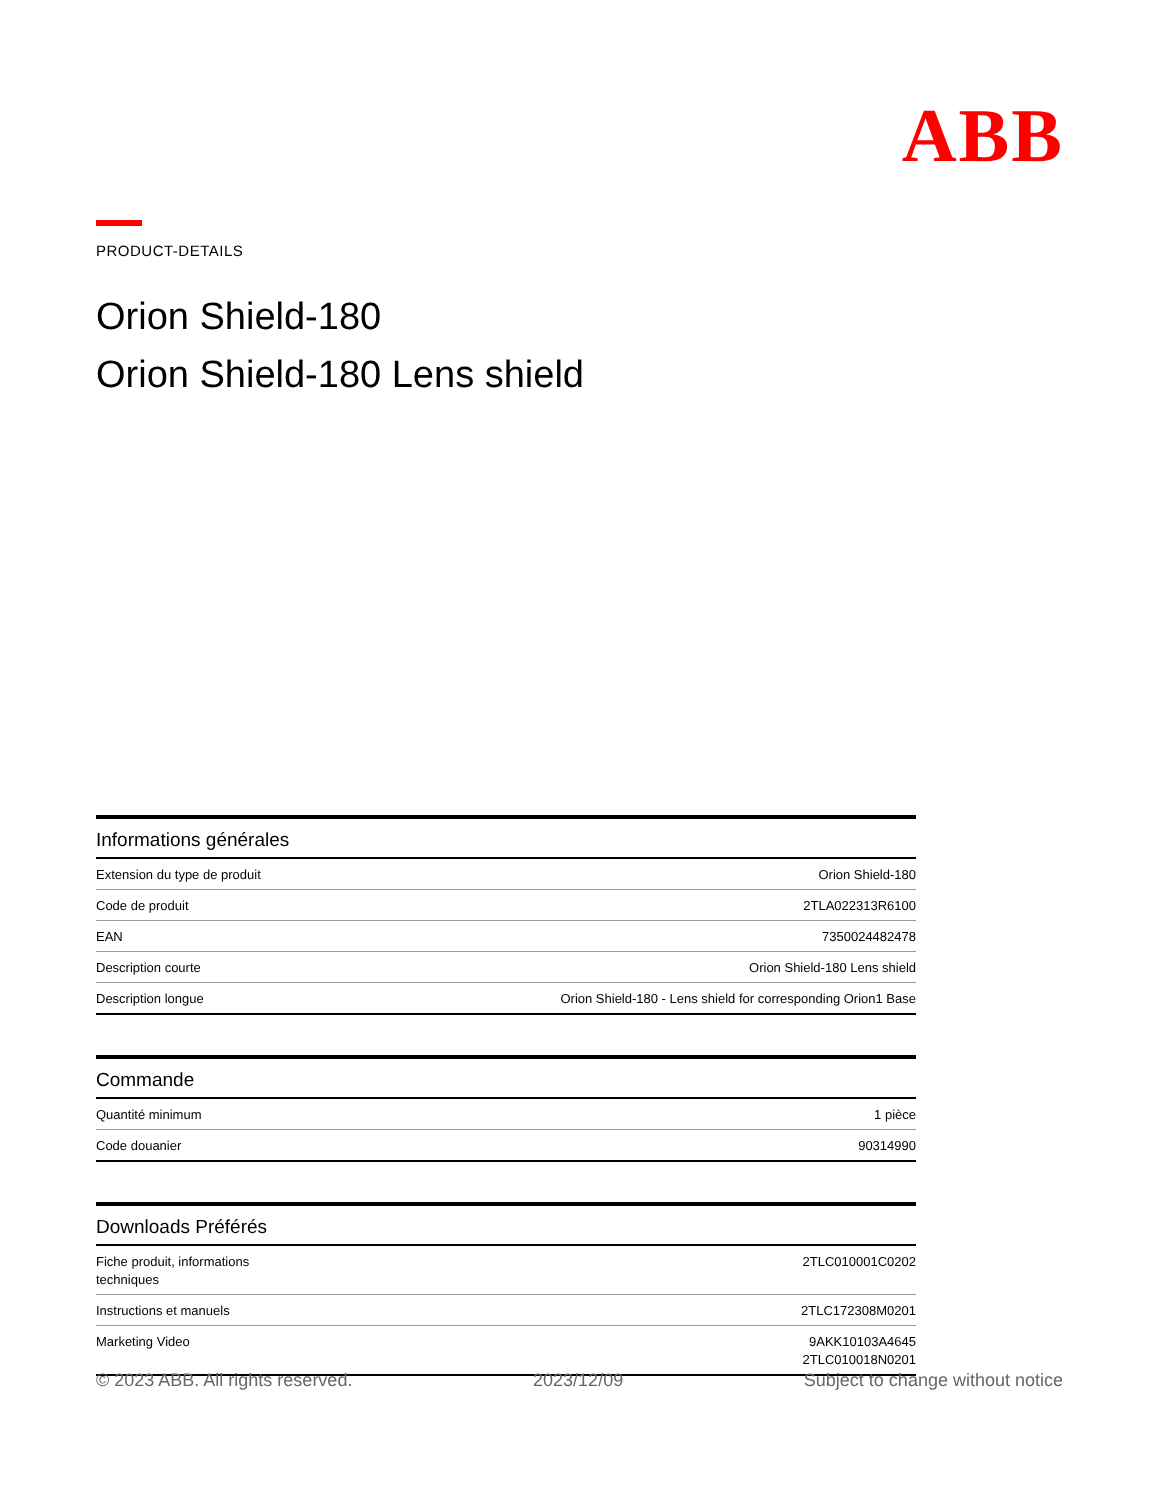ABB
PRODUCT-DETAILS
Orion Shield-180
Orion Shield-180 Lens shield
Informations générales
| Extension du type de produit | Orion Shield-180 |
| Code de produit | 2TLA022313R6100 |
| EAN | 7350024482478 |
| Description courte | Orion Shield-180 Lens shield |
| Description longue | Orion Shield-180 - Lens shield for corresponding Orion1 Base |
Commande
| Quantité minimum | 1 pièce |
| Code douanier | 90314990 |
Downloads Préférés
| Fiche produit, informations techniques | 2TLC010001C0202 |
| Instructions et manuels | 2TLC172308M0201 |
| Marketing Video | 9AKK10103A4645 2TLC010018N0201 |
© 2023 ABB. All rights reserved. 2023/12/09 Subject to change without notice